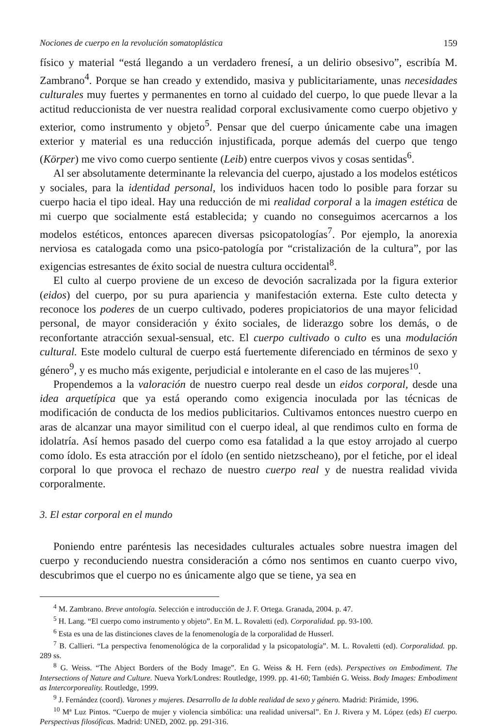Nociones de cuerpo en la revolución somatoplástica 159
físico y material “está llegando a un verdadero frenesí, a un delirio obsesivo”, escribía M. Zambrano<sup>4</sup>. Porque se han creado y extendido, masiva y publicitariamente, unas necesidades culturales muy fuertes y permanentes en torno al cuidado del cuerpo, lo que puede llevar a la actitud reduccionista de ver nuestra realidad corporal exclusivamente como cuerpo objetivo y exterior, como instrumento y objeto<sup>5</sup>. Pensar que del cuerpo únicamente cabe una imagen exterior y material es una reducción injustificada, porque además del cuerpo que tengo (Körper) me vivo como cuerpo sentiente (Leib) entre cuerpos vivos y cosas sentidas<sup>6</sup>.
Al ser absolutamente determinante la relevancia del cuerpo, ajustado a los modelos estéticos y sociales, para la identidad personal, los individuos hacen todo lo posible para forzar su cuerpo hacia el tipo ideal. Hay una reducción de mi realidad corporal a la imagen estética de mi cuerpo que socialmente está establecida; y cuando no conseguimos acercarnos a los modelos estéticos, entonces aparecen diversas psicopatologías<sup>7</sup>. Por ejemplo, la anorexia nerviosa es catalogada como una psico-patología por “cristalización de la cultura”, por las exigencias estresantes de éxito social de nuestra cultura occidental<sup>8</sup>.
El culto al cuerpo proviene de un exceso de devoción sacralizada por la figura exterior (eidos) del cuerpo, por su pura apariencia y manifestación externa. Este culto detecta y reconoce los poderes de un cuerpo cultivado, poderes propiciatorios de una mayor felicidad personal, de mayor consideración y éxito sociales, de liderazgo sobre los demás, o de reconfortante atracción sexual-sensual, etc. El cuerpo cultivado o culto es una modulación cultural. Este modelo cultural de cuerpo está fuertemente diferenciado en términos de sexo y género<sup>9</sup>, y es mucho más exigente, perjudicial e intolerante en el caso de las mujeres<sup>10</sup>.
Propendemos a la valoración de nuestro cuerpo real desde un eidos corporal, desde una idea arquetípica que ya está operando como exigencia inoculada por las técnicas de modificación de conducta de los medios publicitarios. Cultivamos entonces nuestro cuerpo en aras de alcanzar una mayor similitud con el cuerpo ideal, al que rendimos culto en forma de idolatría. Así hemos pasado del cuerpo como esa fatalidad a la que estoy arrojado al cuerpo como ídolo. Es esta atracción por el ídolo (en sentido nietzscheano), por el fetiche, por el ideal corporal lo que provoca el rechazo de nuestro cuerpo real y de nuestra realidad vivida corporalmente.
3. El estar corporal en el mundo
Poniendo entre paréntesis las necesidades culturales actuales sobre nuestra imagen del cuerpo y reconduciendo nuestra consideración a cómo nos sentimos en cuanto cuerpo vivo, descubrimos que el cuerpo no es únicamente algo que se tiene, ya sea en
<sup>4</sup> M. Zambrano. Breve antología. Selección e introducción de J. F. Ortega. Granada, 2004. p. 47.
<sup>5</sup> H. Lang. “El cuerpo como instrumento y objeto”. En M. L. Rovaletti (ed). Corporalidad. pp. 93-100.
<sup>6</sup> Esta es una de las distinciones claves de la fenomenología de la corporalidad de Husserl.
<sup>7</sup> B. Callieri. “La perspectiva fenomenológica de la corporalidad y la psicopatología”. M. L. Rovaletti (ed). Corporalidad. pp. 289 ss.
<sup>8</sup> G. Weiss. “The Abject Borders of the Body Image”. En G. Weiss & H. Fern (eds). Perspectives on Embodiment. The Intersections of Nature and Culture. Nueva York/Londres: Routledge, 1999. pp. 41-60; También G. Weiss. Body Images: Embodiment as Intercorporeality. Routledge, 1999.
<sup>9</sup> J. Fernández (coord). Varones y mujeres. Desarrollo de la doble realidad de sexo y género. Madrid: Pirámide, 1996.
<sup>10</sup> Mª Luz Pintos. “Cuerpo de mujer y violencia simbólica: una realidad universal”. En J. Rivera y M. López (eds) El cuerpo. Perspectivas filosóficas. Madrid: UNED, 2002. pp. 291-316.